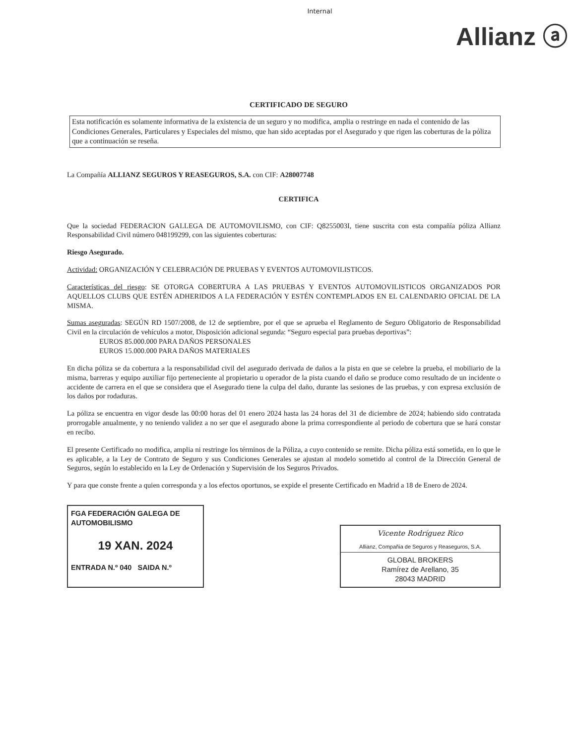Internal
Allianz ⓐ
CERTIFICADO DE SEGURO
Esta notificación es solamente informativa de la existencia de un seguro y no modifica, amplia o restringe en nada el contenido de las Condiciones Generales, Particulares y Especiales del mismo, que han sido aceptadas por el Asegurado y que rigen las coberturas de la póliza que a continuación se reseña.
La Compañía ALLIANZ SEGUROS Y REASEGUROS, S.A. con CIF: A28007748
CERTIFICA
Que la sociedad FEDERACION GALLEGA DE AUTOMOVILISMO, con CIF: Q8255003I, tiene suscrita con esta compañía póliza Allianz Responsabilidad Civil número 048199299, con las siguientes coberturas:
Riesgo Asegurado.
Actividad: ORGANIZACIÓN Y CELEBRACIÓN DE PRUEBAS Y EVENTOS AUTOMOVILISTICOS.
Características del riesgo: SE OTORGA COBERTURA A LAS PRUEBAS Y EVENTOS AUTOMOVILISTICOS ORGANIZADOS POR AQUELLOS CLUBS QUE ESTÉN ADHERIDOS A LA FEDERACIÓN Y ESTÉN CONTEMPLADOS EN EL CALENDARIO OFICIAL DE LA MISMA.
Sumas aseguradas: SEGÚN RD 1507/2008, de 12 de septiembre, por el que se aprueba el Reglamento de Seguro Obligatorio de Responsabilidad Civil en la circulación de vehículos a motor, Disposición adicional segunda: “Seguro especial para pruebas deportivas”:
EUROS 85.000.000 PARA DAÑOS PERSONALES
EUROS 15.000.000 PARA DAÑOS MATERIALES
En dicha póliza se da cobertura a la responsabilidad civil del asegurado derivada de daños a la pista en que se celebre la prueba, el mobiliario de la misma, barreras y equipo auxiliar fijo perteneciente al propietario u operador de la pista cuando el daño se produce como resultado de un incidente o accidente de carrera en el que se considera que el Asegurado tiene la culpa del daño, durante las sesiones de las pruebas, y con expresa exclusión de los daños por rodaduras.
La póliza se encuentra en vigor desde las 00:00 horas del 01 enero 2024 hasta las 24 horas del 31 de diciembre de 2024; habiendo sido contratada prorrogable anualmente, y no teniendo validez a no ser que el asegurado abone la prima correspondiente al periodo de cobertura que se hará constar en recibo.
El presente Certificado no modifica, amplia ni restringe los términos de la Póliza, a cuyo contenido se remite. Dicha póliza está sometida, en lo que le es aplicable, a la Ley de Contrato de Seguro y sus Condiciones Generales se ajustan al modelo sometido al control de la Dirección General de Seguros, según lo establecido en la Ley de Ordenación y Supervisión de los Seguros Privados.
Y para que conste frente a quien corresponda y a los efectos oportunos, se expide el presente Certificado en Madrid a 18 de Enero de 2024.
FGA FEDERACIÓN GALEGA DE AUTOMOBILISMO
19 XAN. 2024
ENTRADA N.º 040 SAIDA N.º
Vicente Rodríguez Rico
Allianz, Compañia de Seguros y Reaseguros, S.A.
GLOBAL BROKERS
Ramírez de Arellano, 35
28043 MADRID